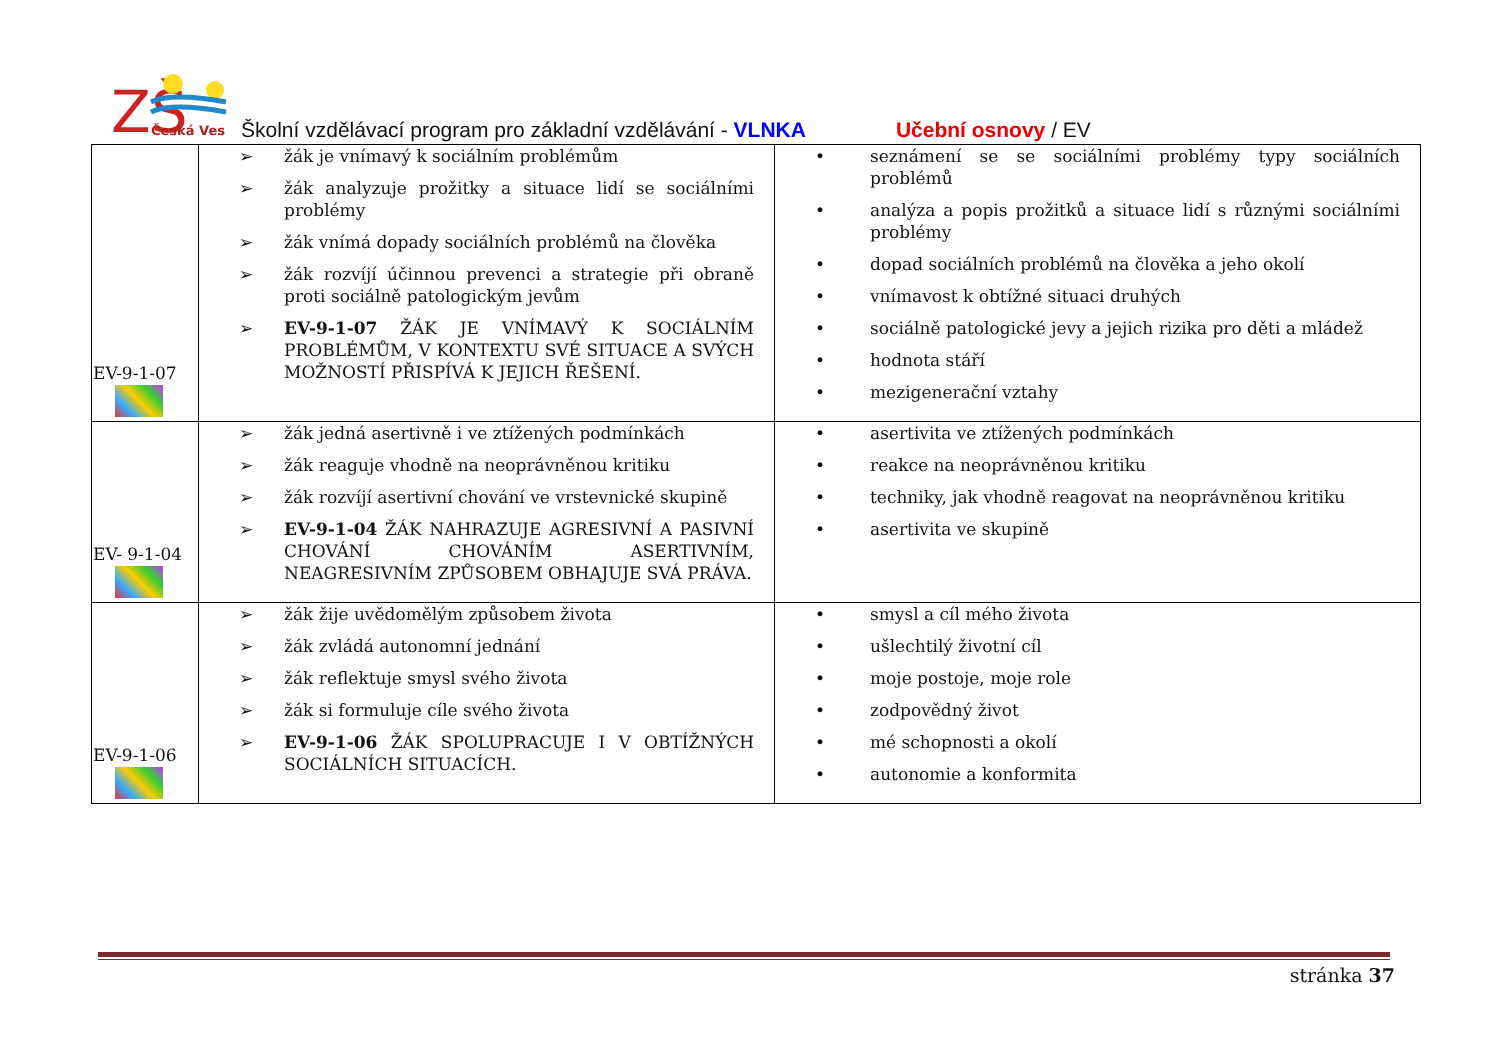ZŠ
Česká Ves
Školní vzdělávací program pro základní vzdělávání - VLNKA Učební osnovy / EV
| EV-9-1-07 | ➢ žák je vnímavý k sociálním problémům ➢ žák analyzuje prožitky a situace lidí se sociálními problémy ➢ žák vnímá dopady sociálních problémů na člověka ➢ žák rozvíjí účinnou prevenci a strategie při obraně proti sociálně patologickým jevům ➢ EV-9-1-07 ŽÁK JE VNÍMAVÝ K SOCIÁLNÍM PROBLÉMŮM, V KONTEXTU SVÉ SITUACE A SVÝCH MOŽNOSTÍ PŘISPÍVÁ K JEJICH ŘEŠENÍ. | • seznámení se se sociálními problémy typy sociálních problémů • analýza a popis prožitků a situace lidí s různými sociálními problémy • dopad sociálních problémů na člověka a jeho okolí • vnímavost k obtížné situaci druhých • sociálně patologické jevy a jejich rizika pro děti a mládež • hodnota stáří • mezigenerační vztahy |
| EV- 9-1-04 | ➢ žák jedná asertivně i ve ztížených podmínkách ➢ žák reaguje vhodně na neoprávněnou kritiku ➢ žák rozvíjí asertivní chování ve vrstevnické skupině ➢ EV-9-1-04 ŽÁK NAHRAZUJE AGRESIVNÍ A PASIVNÍ CHOVÁNÍ CHOVÁNÍM ASERTIVNÍM, NEAGRESIVNÍM ZPŮSOBEM OBHAJUJE SVÁ PRÁVA. | • asertivita ve ztížených podmínkách • reakce na neoprávněnou kritiku • techniky, jak vhodně reagovat na neoprávněnou kritiku • asertivita ve skupině |
| EV-9-1-06 | ➢ žák žije uvědomělým způsobem života ➢ žák zvládá autonomní jednání ➢ žák reflektuje smysl svého života ➢ žák si formuluje cíle svého života ➢ EV-9-1-06 ŽÁK SPOLUPRACUJE I V OBTÍŽNÝCH SOCIÁLNÍCH SITUACÍCH. | • smysl a cíl mého života • ušlechtilý životní cíl • moje postoje, moje role • zodpovědný život • mé schopnosti a okolí • autonomie a konformita |
stránka 37